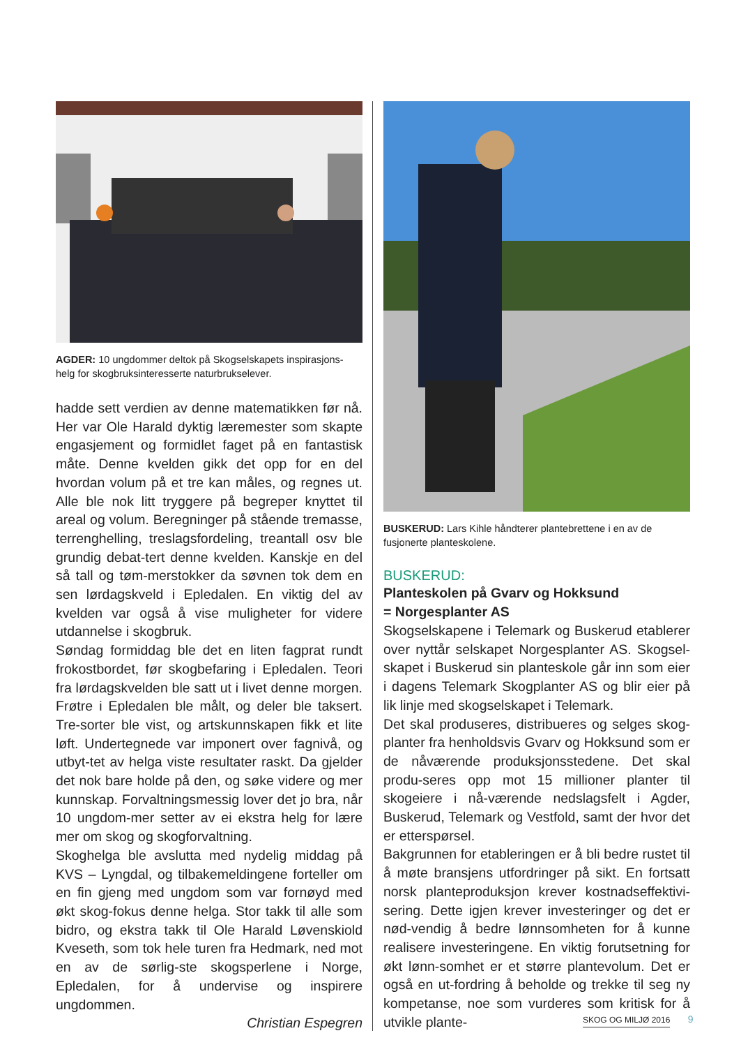AGDER: 10 ungdommer deltok på Skogselskapets inspirasjons-helg for skogbruksinteresserte naturbrukselever.
hadde sett verdien av denne matematikken før nå. Her var Ole Harald dyktig læremester som skapte engasjement og formidlet faget på en fantastisk måte. Denne kvelden gikk det opp for en del hvordan volum på et tre kan måles, og regnes ut. Alle ble nok litt tryggere på begreper knyttet til areal og volum. Beregninger på stående tremasse, terrenghelling, treslagsfordeling, treantall osv ble grundig debat-tert denne kvelden. Kanskje en del så tall og tøm-merstokker da søvnen tok dem en sen lørdagskveld i Epledalen. En viktig del av kvelden var også å vise muligheter for videre utdannelse i skogbruk.
Søndag formiddag ble det en liten fagprat rundt frokostbordet, før skogbefaring i Epledalen. Teori fra lørdagskvelden ble satt ut i livet denne morgen. Frøtre i Epledalen ble målt, og deler ble taksert. Tre-sorter ble vist, og artskunnskapen fikk et lite løft. Undertegnede var imponert over fagnivå, og utbyt-tet av helga viste resultater raskt. Da gjelder det nok bare holde på den, og søke videre og mer kunnskap. Forvaltningsmessig lover det jo bra, når 10 ungdom-mer setter av ei ekstra helg for lære mer om skog og skogforvaltning.
Skoghelga ble avslutta med nydelig middag på KVS – Lyngdal, og tilbakemeldingene forteller om en fin gjeng med ungdom som var fornøyd med økt skog-fokus denne helga. Stor takk til alle som bidro, og ekstra takk til Ole Harald Løvenskiold Kveseth, som tok hele turen fra Hedmark, ned mot en av de sørlig-ste skogsperlene i Norge, Epledalen, for å undervise og inspirere ungdommen.
Christian Espegren
BUSKERUD: Lars Kihle håndterer plantebrettene i en av de fusjonerte planteskolene.
BUSKERUD:
Planteskolen på Gvarv og Hokksund
= Norgesplanter AS
Skogselskapene i Telemark og Buskerud etablerer over nyttår selskapet Norgesplanter AS. Skogsel-skapet i Buskerud sin planteskole går inn som eier i dagens Telemark Skogplanter AS og blir eier på lik linje med skogselskapet i Telemark.
Det skal produseres, distribueres og selges skog-planter fra henholdsvis Gvarv og Hokksund som er de nåværende produksjonsstedene. Det skal produ-seres opp mot 15 millioner planter til skogeiere i nå-værende nedslagsfelt i Agder, Buskerud, Telemark og Vestfold, samt der hvor det er etterspørsel.
Bakgrunnen for etableringen er å bli bedre rustet til å møte bransjens utfordringer på sikt. En fortsatt norsk planteproduksjon krever kostnadseffektivi-sering. Dette igjen krever investeringer og det er nød-vendig å bedre lønnsomheten for å kunne realisere investeringene. En viktig forutsetning for økt lønn-somhet er et større plantevolum. Det er også en ut-fordring å beholde og trekke til seg ny kompetanse, noe som vurderes som kritisk for å utvikle plante-
SKOG OG MILJØ 2016 9